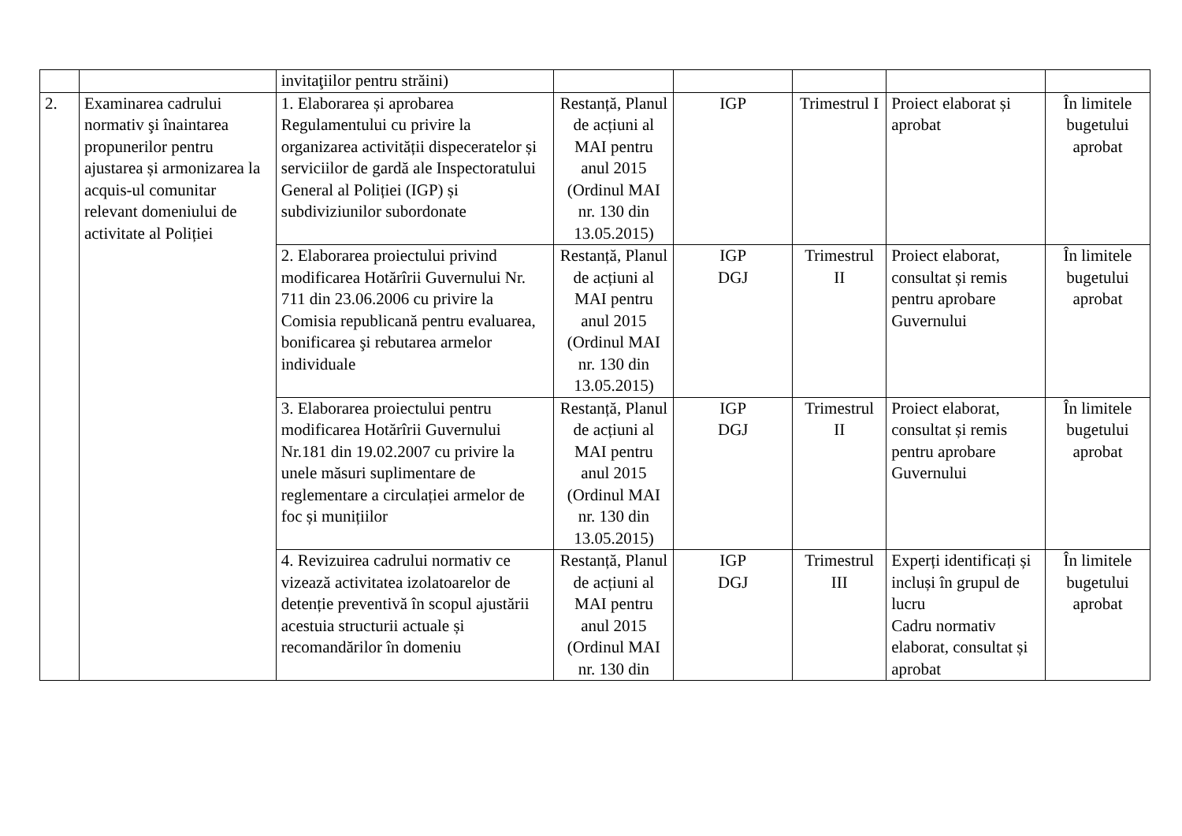| | | invitaţiilor pentru străini) | | | | | |
| 2. | Examinarea cadrului normativ şi înaintarea propunerilor pentru ajustarea și armonizarea la acquis-ul comunitar relevant domeniului de activitate al Poliției | 1. Elaborarea și aprobarea Regulamentului cu privire la organizarea activității dispeceratelor și serviciilor de gardă ale Inspectoratului General al Poliției (IGP) și subdiviziunilor subordonate | Restanță, Planul de acțiuni al MAI pentru anul 2015 (Ordinul MAI nr. 130 din 13.05.2015) | IGP | Trimestrul I | Proiect elaborat și aprobat | În limitele bugetului aprobat |
| | | 2. Elaborarea proiectului privind modificarea Hotărîrii Guvernului Nr. 711 din 23.06.2006 cu privire la Comisia republicană pentru evaluarea, bonificarea şi rebutarea armelor individuale | Restanță, Planul de acțiuni al MAI pentru anul 2015 (Ordinul MAI nr. 130 din 13.05.2015) | IGP DGJ | Trimestrul II | Proiect elaborat, consultat și remis pentru aprobare Guvernului | În limitele bugetului aprobat |
| | | 3. Elaborarea proiectului pentru modificarea Hotărîrii Guvernului Nr.181 din 19.02.2007 cu privire la unele măsuri suplimentare de reglementare a circulației armelor de foc și munițiilor | Restanță, Planul de acțiuni al MAI pentru anul 2015 (Ordinul MAI nr. 130 din 13.05.2015) | IGP DGJ | Trimestrul II | Proiect elaborat, consultat și remis pentru aprobare Guvernului | În limitele bugetului aprobat |
| | | 4. Revizuirea cadrului normativ ce vizează activitatea izolatoarelor de detenție preventivă în scopul ajustării acestuia structurii actuale și recomandărilor în domeniu | Restanță, Planul de acțiuni al MAI pentru anul 2015 (Ordinul MAI nr. 130 din | IGP DGJ | Trimestrul III | Experți identificați și incluși în grupul de lucru Cadru normativ elaborat, consultat și aprobat | În limitele bugetului aprobat |